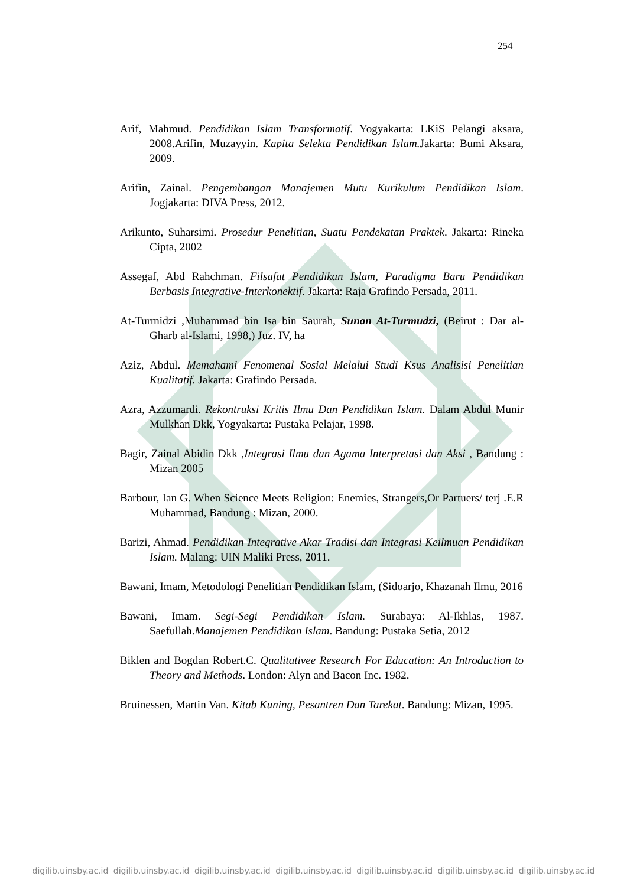254
Arif, Mahmud. Pendidikan Islam Transformatif. Yogyakarta: LKiS Pelangi aksara, 2008.Arifin, Muzayyin. Kapita Selekta Pendidikan Islam. Jakarta: Bumi Aksara, 2009.
Arifin, Zainal. Pengembangan Manajemen Mutu Kurikulum Pendidikan Islam. Jogjakarta: DIVA Press, 2012.
Arikunto, Suharsimi. Prosedur Penelitian, Suatu Pendekatan Praktek. Jakarta: Rineka Cipta, 2002
Assegaf, Abd Rahchman. Filsafat Pendidikan Islam, Paradigma Baru Pendidikan Berbasis Integrative-Interkonektif. Jakarta: Raja Grafindo Persada, 2011.
At-Turmidzi ,Muhammad bin Isa bin Saurah, Sunan At-Turmudzi, (Beirut : Dar al-Gharb al-Islami, 1998,) Juz. IV, ha
Aziz, Abdul. Memahami Fenomenal Sosial Melalui Studi Ksus Analisisi Penelitian Kualitatif. Jakarta: Grafindo Persada.
Azra, Azzumardi. Rekontruksi Kritis Ilmu Dan Pendidikan Islam. Dalam Abdul Munir Mulkhan Dkk, Yogyakarta: Pustaka Pelajar, 1998.
Bagir, Zainal Abidin Dkk ,Integrasi Ilmu dan Agama Interpretasi dan Aksi , Bandung : Mizan 2005
Barbour, Ian G. When Science Meets Religion: Enemies, Strangers,Or Partuers/ terj .E.R Muhammad, Bandung : Mizan, 2000.
Barizi, Ahmad. Pendidikan Integrative Akar Tradisi dan Integrasi Keilmuan Pendidikan Islam. Malang: UIN Maliki Press, 2011.
Bawani, Imam, Metodologi Penelitian Pendidikan Islam, (Sidoarjo, Khazanah Ilmu, 2016
Bawani, Imam. Segi-Segi Pendidikan Islam. Surabaya: Al-Ikhlas, 1987. Saefullah.Manajemen Pendidikan Islam. Bandung: Pustaka Setia, 2012
Biklen and Bogdan Robert.C. Qualitativee Research For Education: An Introduction to Theory and Methods. London: Alyn and Bacon Inc. 1982.
Bruinessen, Martin Van. Kitab Kuning, Pesantren Dan Tarekat. Bandung: Mizan, 1995.
digilib.uinsby.ac.id digilib.uinsby.ac.id digilib.uinsby.ac.id digilib.uinsby.ac.id digilib.uinsby.ac.id digilib.uinsby.ac.id digilib.uinsby.ac.id